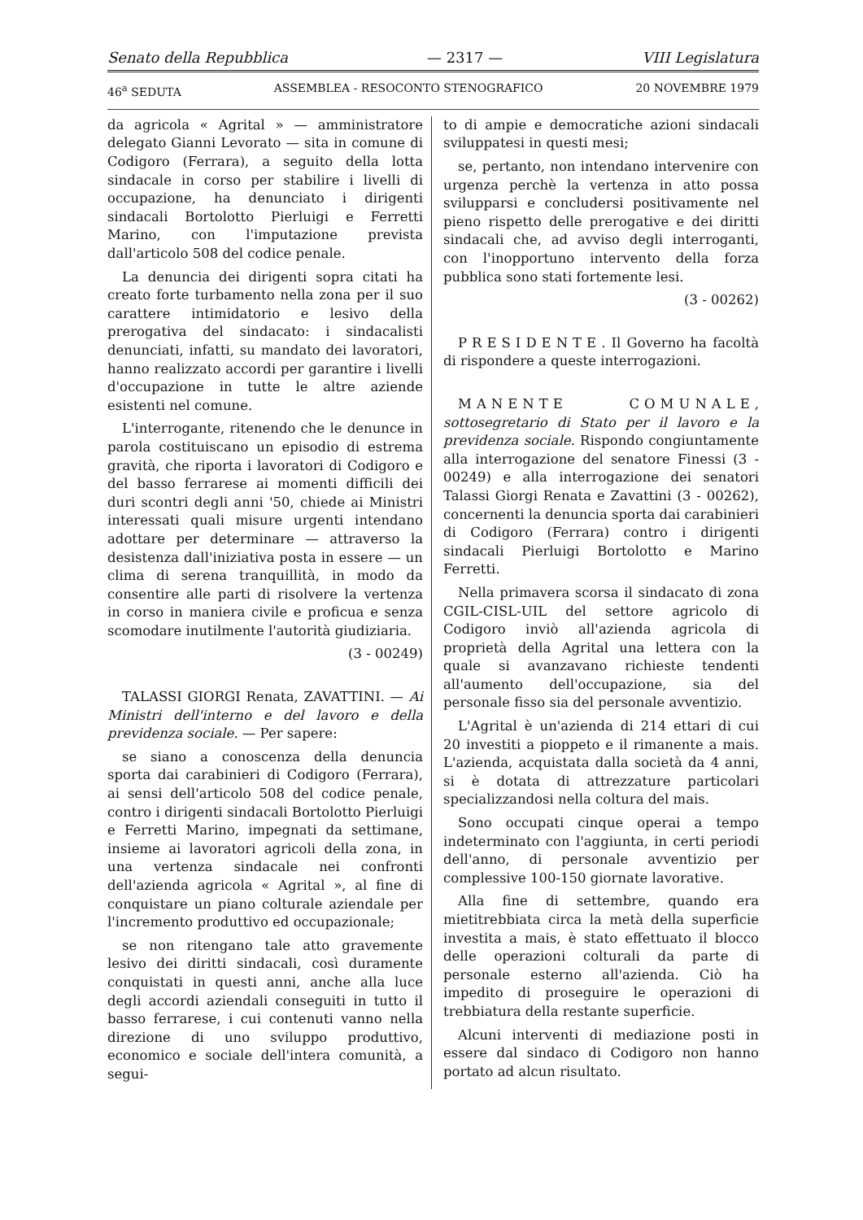Senato della Repubblica — 2317 — VIII Legislatura
46<sup>a</sup> SEDUTA ASSEMBLEA - RESOCONTO STENOGRAFICO 20 NOVEMBRE 1979
da agricola « Agrital » — amministratore delegato Gianni Levorato — sita in comune di Codigoro (Ferrara), a seguito della lotta sindacale in corso per stabilire i livelli di occupazione, ha denunciato i dirigenti sindacali Bortolotto Pierluigi e Ferretti Marino, con l'imputazione prevista dall'articolo 508 del codice penale.
La denuncia dei dirigenti sopra citati ha creato forte turbamento nella zona per il suo carattere intimidatorio e lesivo della prerogativa del sindacato: i sindacalisti denunciati, infatti, su mandato dei lavoratori, hanno realizzato accordi per garantire i livelli d'occupazione in tutte le altre aziende esistenti nel comune.
L'interrogante, ritenendo che le denunce in parola costituiscano un episodio di estrema gravità, che riporta i lavoratori di Codigoro e del basso ferrarese ai momenti difficili dei duri scontri degli anni '50, chiede ai Ministri interessati quali misure urgenti intendano adottare per determinare — attraverso la desistenza dall'iniziativa posta in essere — un clima di serena tranquillità, in modo da consentire alle parti di risolvere la vertenza in corso in maniera civile e proficua e senza scomodare inutilmente l'autorità giudiziaria.
(3 - 00249)
TALASSI GIORGI Renata, ZAVATTINI. — Ai Ministri dell'interno e del lavoro e della previdenza sociale. — Per sapere:
se siano a conoscenza della denuncia sporta dai carabinieri di Codigoro (Ferrara), ai sensi dell'articolo 508 del codice penale, contro i dirigenti sindacali Bortolotto Pierluigi e Ferretti Marino, impegnati da settimane, insieme ai lavoratori agricoli della zona, in una vertenza sindacale nei confronti dell'azienda agricola « Agrital », al fine di conquistare un piano colturale aziendale per l'incremento produttivo ed occupazionale;
se non ritengano tale atto gravemente lesivo dei diritti sindacali, così duramente conquistati in questi anni, anche alla luce degli accordi aziendali conseguiti in tutto il basso ferrarese, i cui contenuti vanno nella direzione di uno sviluppo produttivo, economico e sociale dell'intera comunità, a segui-
to di ampie e democratiche azioni sindacali sviluppatesi in questi mesi;
se, pertanto, non intendano intervenire con urgenza perchè la vertenza in atto possa svilupparsi e concludersi positivamente nel pieno rispetto delle prerogative e dei diritti sindacali che, ad avviso degli interroganti, con l'inopportuno intervento della forza pubblica sono stati fortemente lesi.
(3 - 00262)
PRESIDENTE. Il Governo ha facoltà di rispondere a queste interrogazioni.
MANENTE COMUNALE, sottosegretario di Stato per il lavoro e la previdenza sociale. Rispondo congiuntamente alla interrogazione del senatore Finessi (3 - 00249) e alla interrogazione dei senatori Talassi Giorgi Renata e Zavattini (3 - 00262), concernenti la denuncia sporta dai carabinieri di Codigoro (Ferrara) contro i dirigenti sindacali Pierluigi Bortolotto e Marino Ferretti.
Nella primavera scorsa il sindacato di zona CGIL-CISL-UIL del settore agricolo di Codigoro inviò all'azienda agricola di proprietà della Agrital una lettera con la quale si avanzavano richieste tendenti all'aumento dell'occupazione, sia del personale fisso sia del personale avventizio.
L'Agrital è un'azienda di 214 ettari di cui 20 investiti a pioppeto e il rimanente a mais. L'azienda, acquistata dalla società da 4 anni, si è dotata di attrezzature particolari specializzandosi nella coltura del mais.
Sono occupati cinque operai a tempo indeterminato con l'aggiunta, in certi periodi dell'anno, di personale avventizio per complessive 100-150 giornate lavorative.
Alla fine di settembre, quando era mietitrebbiata circa la metà della superficie investita a mais, è stato effettuato il blocco delle operazioni colturali da parte di personale esterno all'azienda. Ciò ha impedito di proseguire le operazioni di trebbiatura della restante superficie.
Alcuni interventi di mediazione posti in essere dal sindaco di Codigoro non hanno portato ad alcun risultato.